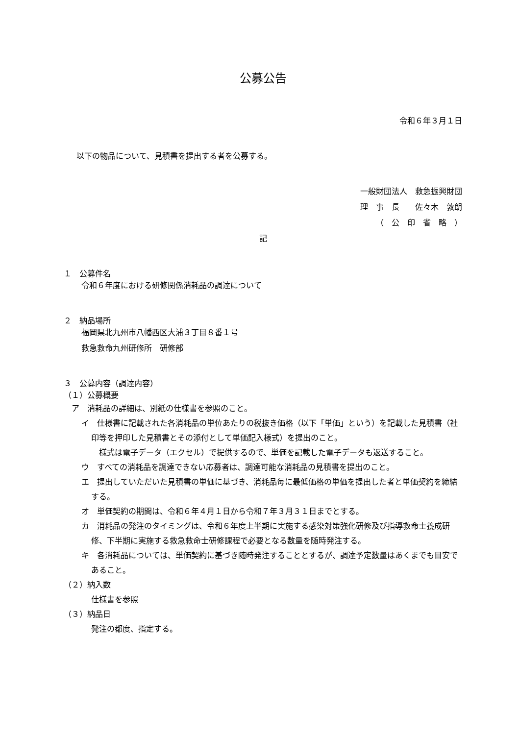公募公告
令和６年３月１日
以下の物品について、見積書を提出する者を公募する。
一般財団法人　救急振興財団
理　事　長　　佐々木　敦朗
（　公　印　省　略　）
記
１　公募件名
令和６年度における研修関係消耗品の調達について
２　納品場所
福岡県北九州市八幡西区大浦３丁目８番１号
救急救命九州研修所　研修部
３　公募内容（調達内容）
（１）公募概要
ア　消耗品の詳細は、別紙の仕様書を参照のこと。
イ　仕様書に記載された各消耗品の単位あたりの税抜き価格（以下「単価」という）を記載した見積書（社印等を押印した見積書とその添付として単価記入様式）を提出のこと。
　様式は電子データ（エクセル）で提供するので、単価を記載した電子データも返送すること。
ウ　すべての消耗品を調達できない応募者は、調達可能な消耗品の見積書を提出のこと。
エ　提出していただいた見積書の単価に基づき、消耗品毎に最低価格の単価を提出した者と単価契約を締結する。
オ　単価契約の期間は、令和６年４月１日から令和７年３月３１日までとする。
カ　消耗品の発注のタイミングは、令和６年度上半期に実施する感染対策強化研修及び指導救命士養成研修、下半期に実施する救急救命士研修課程で必要となる数量を随時発注する。
キ　各消耗品については、単価契約に基づき随時発注することとするが、調達予定数量はあくまでも目安であること。
（２）納入数
仕様書を参照
（３）納品日
発注の都度、指定する。